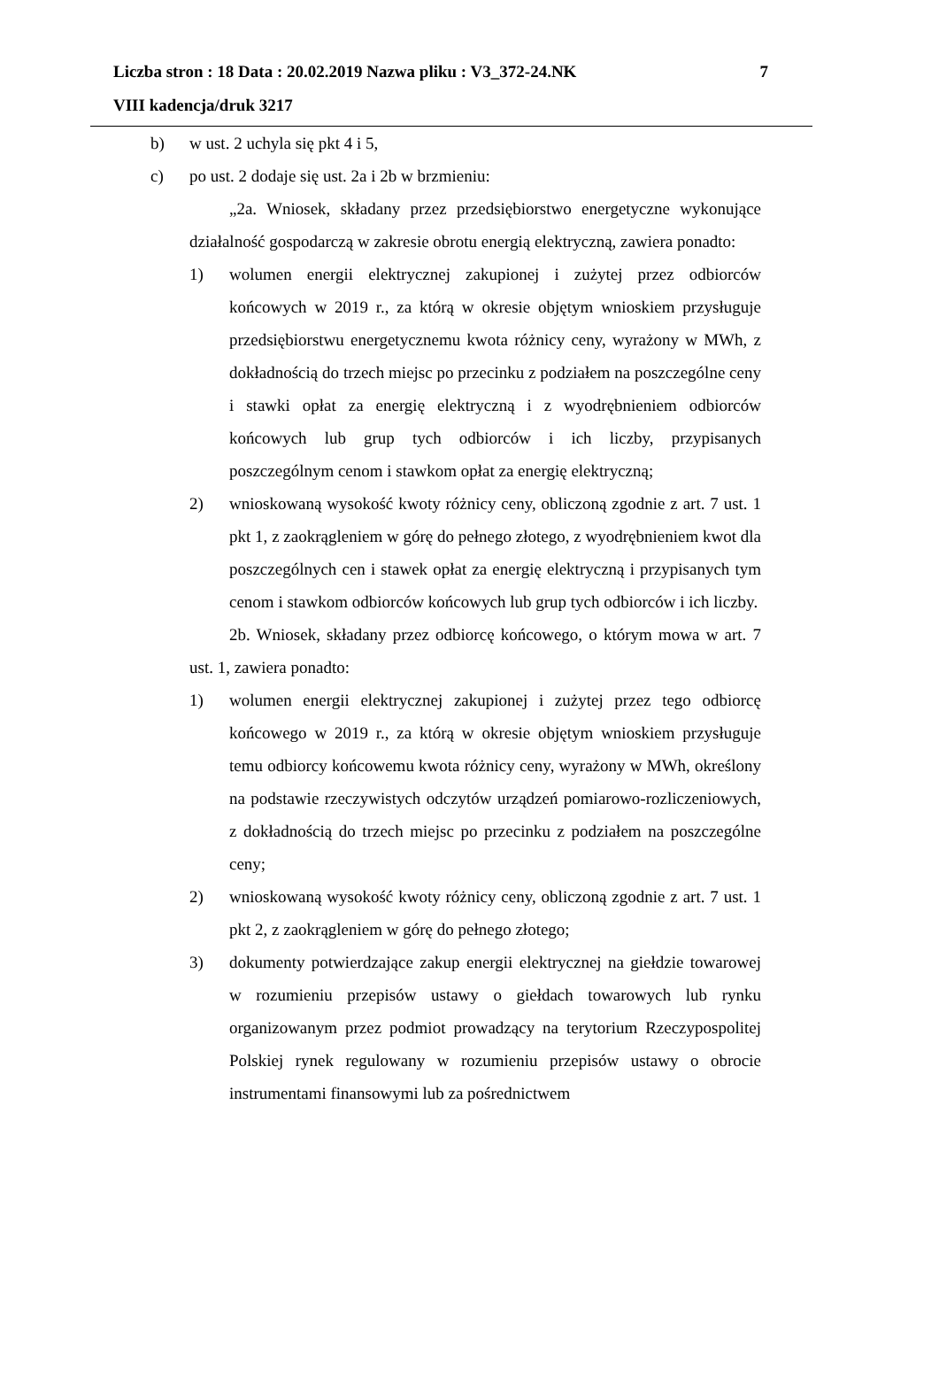Liczba stron : 18 Data : 20.02.2019 Nazwa pliku : V3_372-24.NK 7
VIII kadencja/druk 3217
b) w ust. 2 uchyla się pkt 4 i 5,
c) po ust. 2 dodaje się ust. 2a i 2b w brzmieniu:
„2a. Wniosek, składany przez przedsiębiorstwo energetyczne wykonujące działalność gospodarczą w zakresie obrotu energią elektryczną, zawiera ponadto:
1) wolumen energii elektrycznej zakupionej i zużytej przez odbiorców końcowych w 2019 r., za którą w okresie objętym wnioskiem przysługuje przedsiębiorstwu energetycznemu kwota różnicy ceny, wyrażony w MWh, z dokładnością do trzech miejsc po przecinku z podziałem na poszczególne ceny i stawki opłat za energię elektryczną i z wyodrębnieniem odbiorców końcowych lub grup tych odbiorców i ich liczby, przypisanych poszczególnym cenom i stawkom opłat za energię elektryczną;
2) wnioskowaną wysokość kwoty różnicy ceny, obliczoną zgodnie z art. 7 ust. 1 pkt 1, z zaokrągleniem w górę do pełnego złotego, z wyodrębnieniem kwot dla poszczególnych cen i stawek opłat za energię elektryczną i przypisanych tym cenom i stawkom odbiorców końcowych lub grup tych odbiorców i ich liczby.
2b. Wniosek, składany przez odbiorcę końcowego, o którym mowa w art. 7 ust. 1, zawiera ponadto:
1) wolumen energii elektrycznej zakupionej i zużytej przez tego odbiorcę końcowego w 2019 r., za którą w okresie objętym wnioskiem przysługuje temu odbiorcy końcowemu kwota różnicy ceny, wyrażony w MWh, określony na podstawie rzeczywistych odczytów urządzeń pomiarowo-rozliczeniowych, z dokładnością do trzech miejsc po przecinku z podziałem na poszczególne ceny;
2) wnioskowaną wysokość kwoty różnicy ceny, obliczoną zgodnie z art. 7 ust. 1 pkt 2, z zaokrągleniem w górę do pełnego złotego;
3) dokumenty potwierdzające zakup energii elektrycznej na giełdzie towarowej w rozumieniu przepisów ustawy o giełdach towarowych lub rynku organizowanym przez podmiot prowadzący na terytorium Rzeczypospolitej Polskiej rynek regulowany w rozumieniu przepisów ustawy o obrocie instrumentami finansowymi lub za pośrednictwem